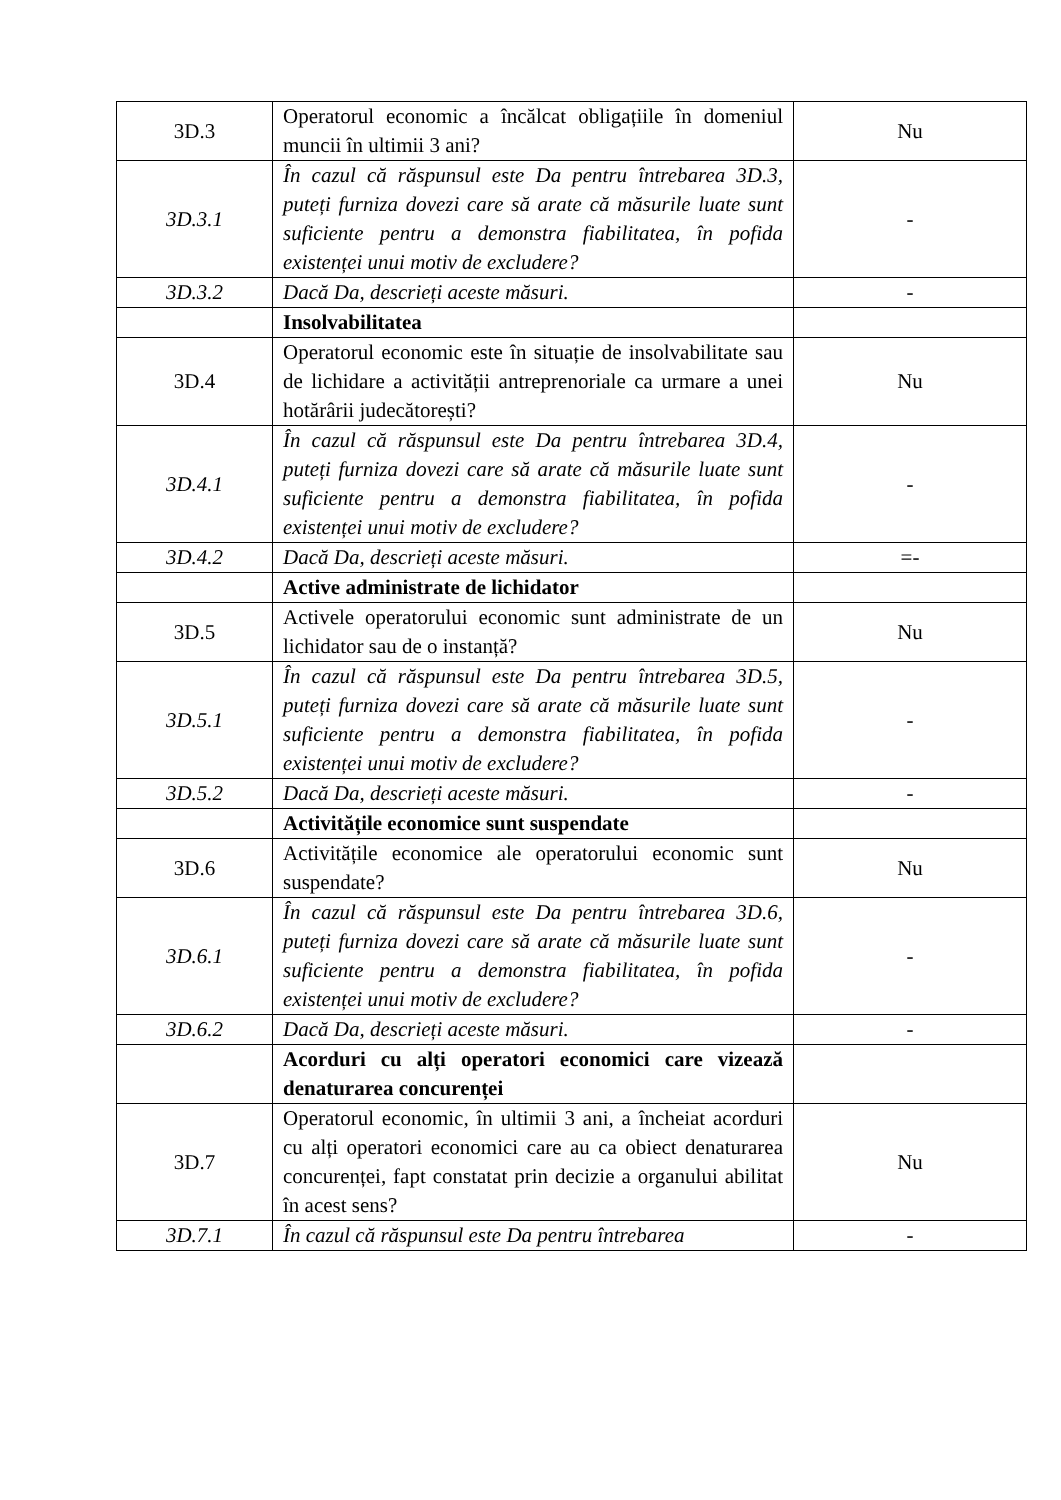| 3D.3 | Operatorul economic a încălcat obligațiile în domeniul muncii în ultimii 3 ani? | Nu |
| 3D.3.1 | În cazul că răspunsul este Da pentru întrebarea 3D.3, puteți furniza dovezi care să arate că măsurile luate sunt suficiente pentru a demonstra fiabilitatea, în pofida existenței unui motiv de excludere? | - |
| 3D.3.2 | Dacă Da, descrieți aceste măsuri. | - |
| | Insolvabilitatea | |
| 3D.4 | Operatorul economic este în situație de insolvabilitate sau de lichidare a activității antreprenoriale ca urmare a unei hotărârii judecătorești? | Nu |
| 3D.4.1 | În cazul că răspunsul este Da pentru întrebarea 3D.4, puteți furniza dovezi care să arate că măsurile luate sunt suficiente pentru a demonstra fiabilitatea, în pofida existenței unui motiv de excludere? | - |
| 3D.4.2 | Dacă Da, descrieți aceste măsuri. | =- |
| | Active administrate de lichidator | |
| 3D.5 | Activele operatorului economic sunt administrate de un lichidator sau de o instanță? | Nu |
| 3D.5.1 | În cazul că răspunsul este Da pentru întrebarea 3D.5, puteți furniza dovezi care să arate că măsurile luate sunt suficiente pentru a demonstra fiabilitatea, în pofida existenței unui motiv de excludere? | - |
| 3D.5.2 | Dacă Da, descrieți aceste măsuri. | - |
| | Activitățile economice sunt suspendate | |
| 3D.6 | Activitățile economice ale operatorului economic sunt suspendate? | Nu |
| 3D.6.1 | În cazul că răspunsul este Da pentru întrebarea 3D.6, puteți furniza dovezi care să arate că măsurile luate sunt suficiente pentru a demonstra fiabilitatea, în pofida existenței unui motiv de excludere? | - |
| 3D.6.2 | Dacă Da, descrieți aceste măsuri. | - |
| | Acorduri cu alți operatori economici care vizează denaturarea concurenței | |
| 3D.7 | Operatorul economic, în ultimii 3 ani, a încheiat acorduri cu alți operatori economici care au ca obiect denaturarea concurenței, fapt constatat prin decizie a organului abilitat în acest sens? | Nu |
| 3D.7.1 | În cazul că răspunsul este Da pentru întrebarea | - |